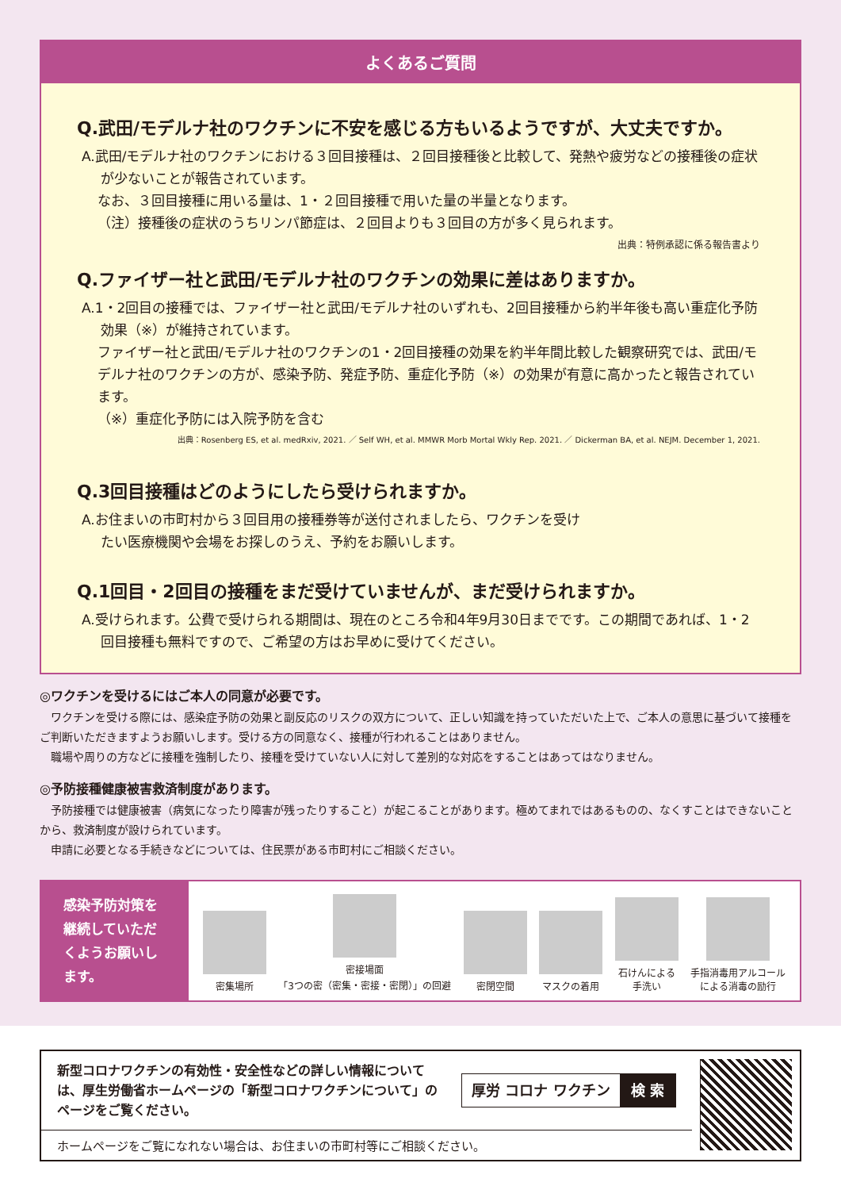よくあるご質問
Q.武田/モデルナ社のワクチンに不安を感じる方もいるようですが、大丈夫ですか。
A.武田/モデルナ社のワクチンにおける３回目接種は、２回目接種後と比較して、発熱や疲労などの接種後の症状が少ないことが報告されています。
なお、３回目接種に用いる量は、1・２回目接種で用いた量の半量となります。
（注）接種後の症状のうちリンパ節症は、２回目よりも３回目の方が多く見られます。
出典：特例承認に係る報告書より
Q.ファイザー社と武田/モデルナ社のワクチンの効果に差はありますか。
A.1・2回目の接種では、ファイザー社と武田/モデルナ社のいずれも、2回目接種から約半年後も高い重症化予防効果（※）が維持されています。
ファイザー社と武田/モデルナ社のワクチンの1・2回目接種の効果を約半年間比較した観察研究では、武田/モデルナ社のワクチンの方が、感染予防、発症予防、重症化予防（※）の効果が有意に高かったと報告されています。
（※）重症化予防には入院予防を含む
出典：Rosenberg ES, et al. medRxiv, 2021. ／ Self WH, et al. MMWR Morb Mortal Wkly Rep. 2021. ／ Dickerman BA, et al. NEJM. December 1, 2021.
Q.3回目接種はどのようにしたら受けられますか。
A.お住まいの市町村から３回目用の接種券等が送付されましたら、ワクチンを受けたい医療機関や会場をお探しのうえ、予約をお願いします。
Q.1回目・2回目の接種をまだ受けていませんが、まだ受けられますか。
A.受けられます。公費で受けられる期間は、現在のところ令和4年9月30日までです。この期間であれば、1・2回目接種も無料ですので、ご希望の方はお早めに受けてください。
◎ワクチンを受けるにはご本人の同意が必要です。
ワクチンを受ける際には、感染症予防の効果と副反応のリスクの双方について、正しい知識を持っていただいた上で、ご本人の意思に基づいて接種をご判断いただきますようお願いします。受ける方の同意なく、接種が行われることはありません。
職場や周りの方などに接種を強制したり、接種を受けていない人に対して差別的な対応をすることはあってはなりません。
◎予防接種健康被害救済制度があります。
予防接種では健康被害（病気になったり障害が残ったりすること）が起こることがあります。極めてまれではあるものの、なくすことはできないことから、救済制度が設けられています。
申請に必要となる手続きなどについては、住民票がある市町村にご相談ください。
感染予防対策を継続していただくようお願いします。
密集場所
密接場面
「3つの密（密集・密接・密閉）」の回避
密閉空間
マスクの着用
石けんによる
手洗い
手指消毒用アルコール
による消毒の励行
新型コロナワクチンの有効性・安全性などの詳しい情報については、厚生労働省ホームページの「新型コロナワクチンについて」のページをご覧ください。
厚労 コロナ ワクチン 検 索
ホームページをご覧になれない場合は、お住まいの市町村等にご相談ください。